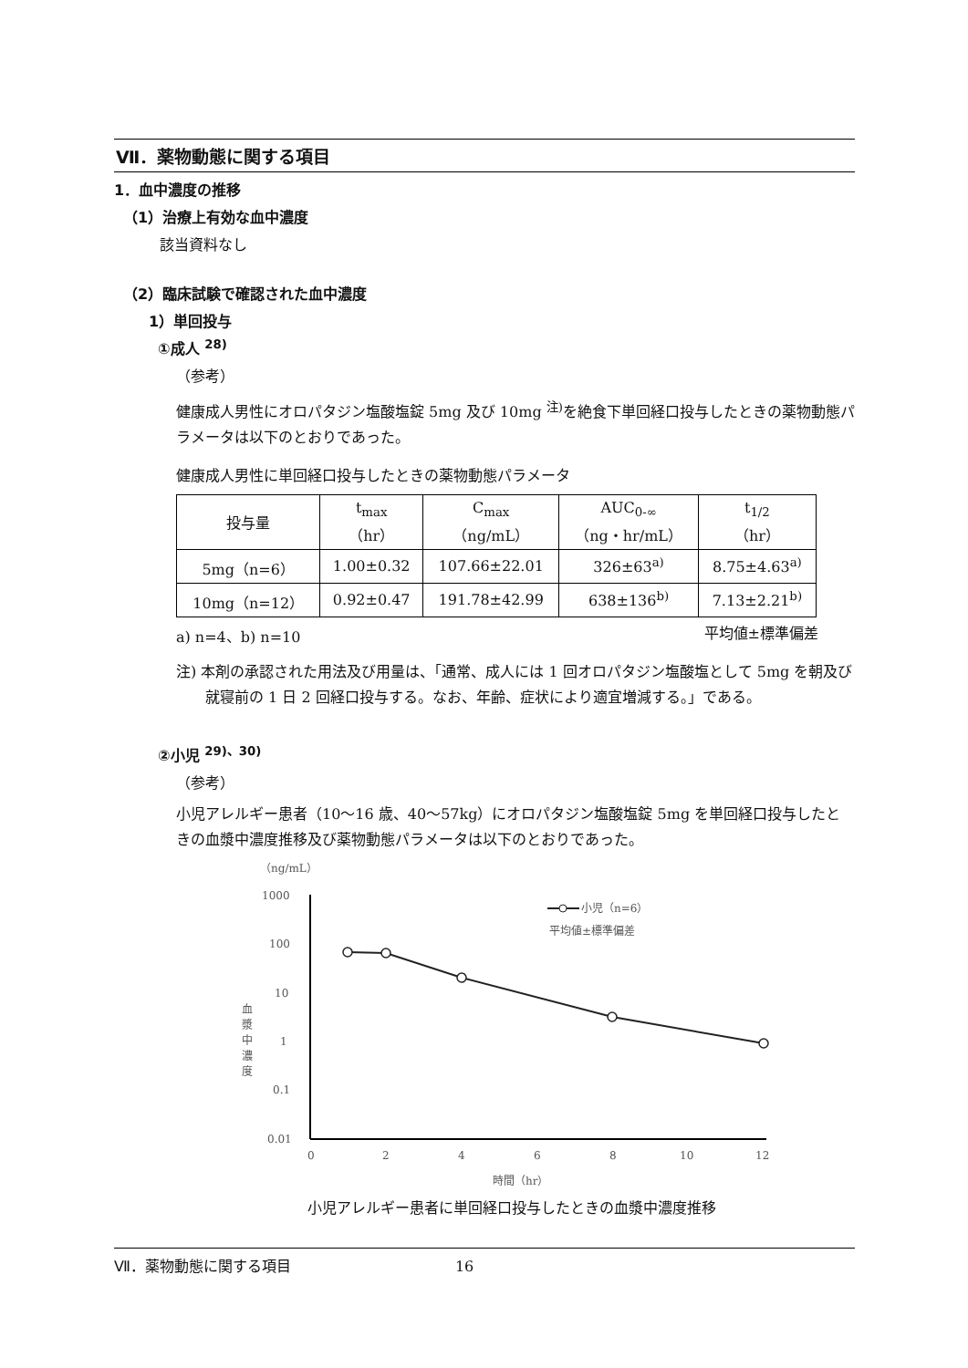Ⅶ．薬物動態に関する項目
1．血中濃度の推移
（1）治療上有効な血中濃度
該当資料なし
（2）臨床試験で確認された血中濃度
1）単回投与
①成人 <sup>28)</sup>
（参考）
健康成人男性にオロパタジン塩酸塩錠 5mg 及び 10mg <sup>注)</sup>を絶食下単回経口投与したときの薬物動態パラメータは以下のとおりであった。
健康成人男性に単回経口投与したときの薬物動態パラメータ
| 投与量 | t<sub>max</sub> （hr） | C<sub>max</sub> （ng/mL） | AUC<sub>0-∞</sub> （ng・hr/mL） | t<sub>1/2</sub> （hr） |
| --- | --- | --- | --- | --- |
| 5mg（n=6） | 1.00±0.32 | 107.66±22.01 | 326±63<sup>a)</sup> | 8.75±4.63<sup>a)</sup> |
| 10mg（n=12） | 0.92±0.47 | 191.78±42.99 | 638±136<sup>b)</sup> | 7.13±2.21<sup>b)</sup> |
a) n=4、b) n=10 平均値±標準偏差
注) 本剤の承認された用法及び用量は、「通常、成人には 1 回オロパタジン塩酸塩として 5mg を朝及び就寝前の 1 日 2 回経口投与する。なお、年齢、症状により適宜増減する。」である。
②小児 <sup>29)、30)</sup>
（参考）
小児アレルギー患者（10～16 歳、40～57kg）にオロパタジン塩酸塩錠 5mg を単回経口投与したときの血漿中濃度推移及び薬物動態パラメータは以下のとおりであった。
（ng/mL）
1000
100
10
1
0.1
0.01
血
漿
中
濃
度
0
2
4
6
8
10
12
時間（hr）
小児（n=6）
平均値±標準偏差
小児アレルギー患者に単回経口投与したときの血漿中濃度推移
Ⅶ．薬物動態に関する項目 16